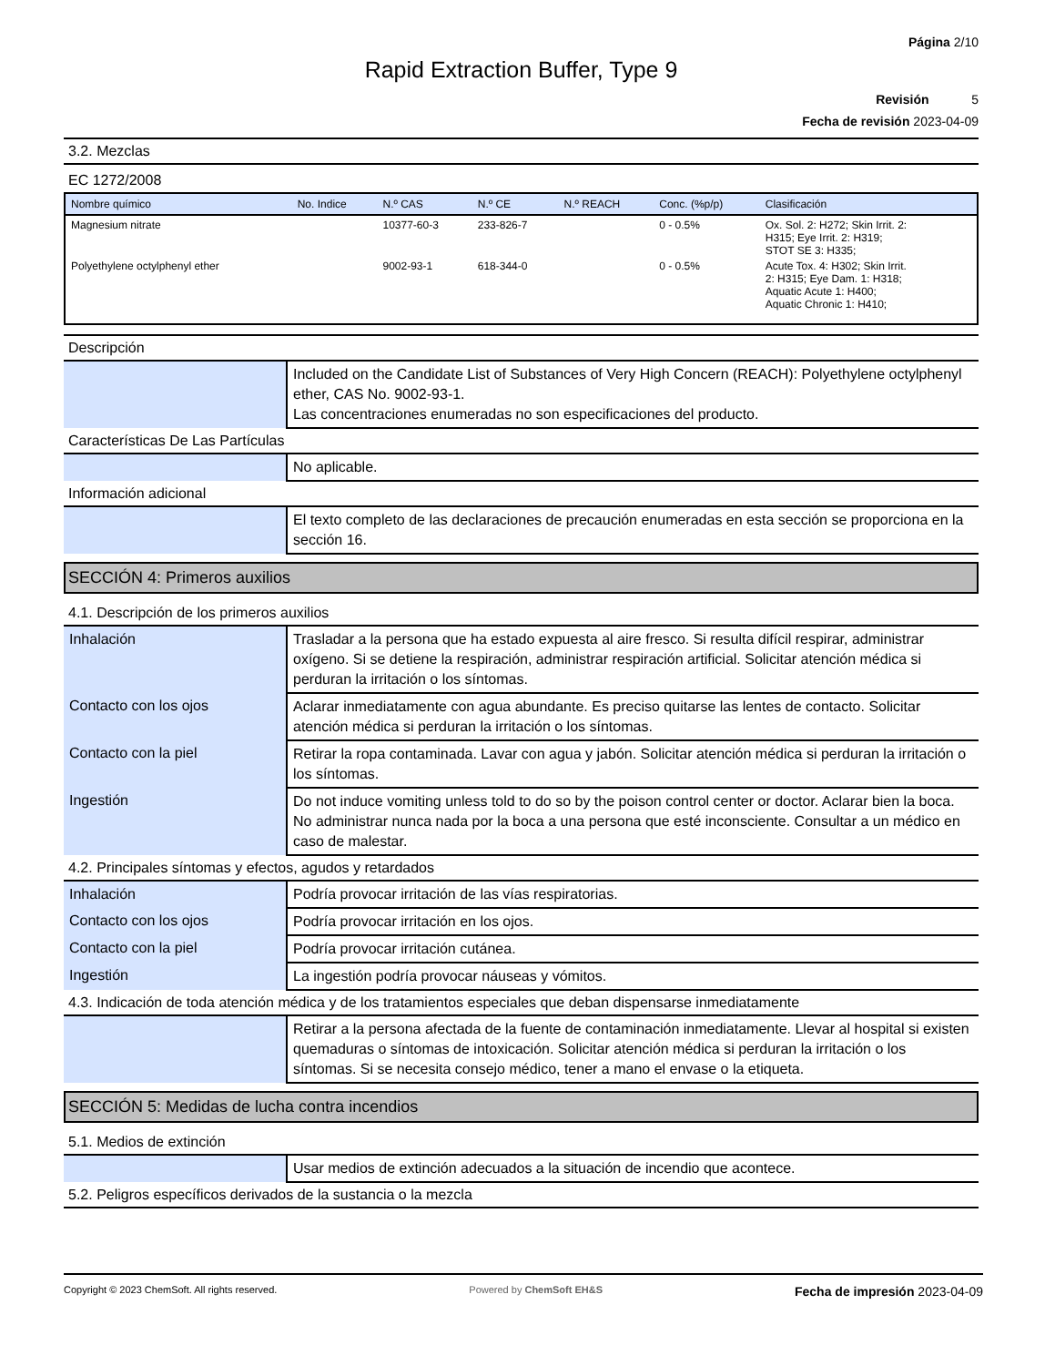Página 2/10
Rapid Extraction Buffer, Type 9
Revisión 5
Fecha de revisión 2023-04-09
3.2. Mezclas
EC 1272/2008
| Nombre químico | No. Indice | N.º CAS | N.º CE | N.º REACH | Conc. (%p/p) | Clasificación |
| --- | --- | --- | --- | --- | --- | --- |
| Magnesium nitrate | | 10377-60-3 | 233-826-7 | | 0 - 0.5% | Ox. Sol. 2: H272; Skin Irrit. 2: H315; Eye Irrit. 2: H319; STOT SE 3: H335; |
| Polyethylene octylphenyl ether | | 9002-93-1 | 618-344-0 | | 0 - 0.5% | Acute Tox. 4: H302; Skin Irrit. 2: H315; Eye Dam. 1: H318; Aquatic Acute 1: H400; Aquatic Chronic 1: H410; |
Descripción
| | Included on the Candidate List of Substances of Very High Concern (REACH): Polyethylene octylphenyl ether, CAS No. 9002-93-1. Las concentraciones enumeradas no son especificaciones del producto. |
Características De Las Partículas
| | No aplicable. |
Información adicional
| | El texto completo de las declaraciones de precaución enumeradas en esta sección se proporciona en la sección 16. |
SECCIÓN 4: Primeros auxilios
4.1. Descripción de los primeros auxilios
| Inhalación | Trasladar a la persona que ha estado expuesta al aire fresco. Si resulta difícil respirar, administrar oxígeno. Si se detiene la respiración, administrar respiración artificial. Solicitar atención médica si perduran la irritación o los síntomas. |
| Contacto con los ojos | Aclarar inmediatamente con agua abundante. Es preciso quitarse las lentes de contacto. Solicitar atención médica si perduran la irritación o los síntomas. |
| Contacto con la piel | Retirar la ropa contaminada. Lavar con agua y jabón. Solicitar atención médica si perduran la irritación o los síntomas. |
| Ingestión | Do not induce vomiting unless told to do so by the poison control center or doctor. Aclarar bien la boca. No administrar nunca nada por la boca a una persona que esté inconsciente. Consultar a un médico en caso de malestar. |
4.2. Principales síntomas y efectos, agudos y retardados
| Inhalación | Podría provocar irritación de las vías respiratorias. |
| Contacto con los ojos | Podría provocar irritación en los ojos. |
| Contacto con la piel | Podría provocar irritación cutánea. |
| Ingestión | La ingestión podría provocar náuseas y vómitos. |
4.3. Indicación de toda atención médica y de los tratamientos especiales que deban dispensarse inmediatamente
| | Retirar a la persona afectada de la fuente de contaminación inmediatamente. Llevar al hospital si existen quemaduras o síntomas de intoxicación. Solicitar atención médica si perduran la irritación o los síntomas. Si se necesita consejo médico, tener a mano el envase o la etiqueta. |
SECCIÓN 5: Medidas de lucha contra incendios
5.1. Medios de extinción
| | Usar medios de extinción adecuados a la situación de incendio que acontece. |
5.2. Peligros específicos derivados de la sustancia o la mezcla
Copyright © 2023 ChemSoft. All rights reserved. Powered by ChemSoft EH&S Fecha de impresión 2023-04-09